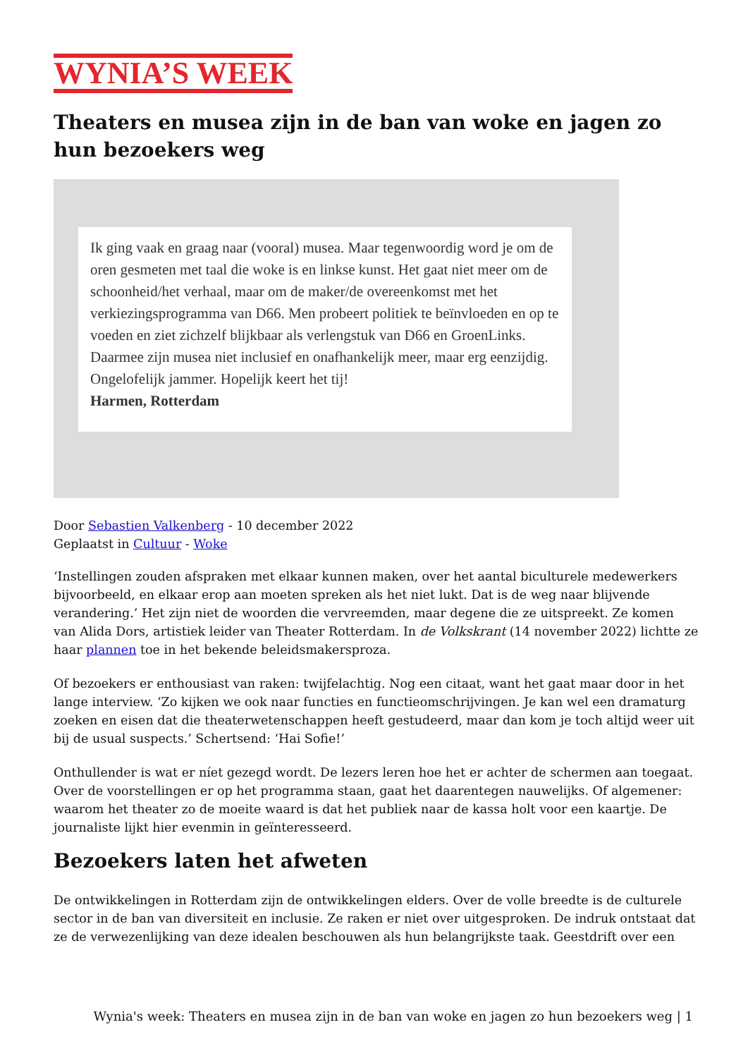WYNIA’S WEEK
Theaters en musea zijn in de ban van woke en jagen zo hun bezoekers weg
Ik ging vaak en graag naar (vooral) musea. Maar tegenwoordig word je om de oren gesmeten met taal die woke is en linkse kunst. Het gaat niet meer om de schoonheid/het verhaal, maar om de maker/de overeenkomst met het verkiezingsprogramma van D66. Men probeert politiek te beïnvloeden en op te voeden en ziet zichzelf blijkbaar als verlengstuk van D66 en GroenLinks. Daarmee zijn musea niet inclusief en onafhankelijk meer, maar erg eenzijdig. Ongelofelijk jammer. Hopelijk keert het tij!
Harmen, Rotterdam
Door Sebastien Valkenberg - 10 december 2022
Geplaatst in Cultuur - Woke
‘Instellingen zouden afspraken met elkaar kunnen maken, over het aantal biculturele medewerkers bijvoorbeeld, en elkaar erop aan moeten spreken als het niet lukt. Dat is de weg naar blijvende verandering.’ Het zijn niet de woorden die vervreemden, maar degene die ze uitspreekt. Ze komen van Alida Dors, artistiek leider van Theater Rotterdam. In de Volkskrant (14 november 2022) lichtte ze haar plannen toe in het bekende beleidsmakersproza.
Of bezoekers er enthousiast van raken: twijfelachtig. Nog een citaat, want het gaat maar door in het lange interview. ‘Zo kijken we ook naar functies en functieomschrijvingen. Je kan wel een dramaturg zoeken en eisen dat die theaterwetenschappen heeft gestudeerd, maar dan kom je toch altijd weer uit bij de usual suspects.’ Schertsend: ‘Hai Sofie!’
Onthullender is wat er níet gezegd wordt. De lezers leren hoe het er achter de schermen aan toegaat. Over de voorstellingen er op het programma staan, gaat het daarentegen nauwelijks. Of algemener: waarom het theater zo de moeite waard is dat het publiek naar de kassa holt voor een kaartje. De journaliste lijkt hier evenmin in geïnteresseerd.
Bezoekers laten het afweten
De ontwikkelingen in Rotterdam zijn de ontwikkelingen elders. Over de volle breedte is de culturele sector in de ban van diversiteit en inclusie. Ze raken er niet over uitgesproken. De indruk ontstaat dat ze de verwezenlijking van deze idealen beschouwen als hun belangrijkste taak. Geestdrift over een
Wynia's week: Theaters en musea zijn in de ban van woke en jagen zo hun bezoekers weg | 1